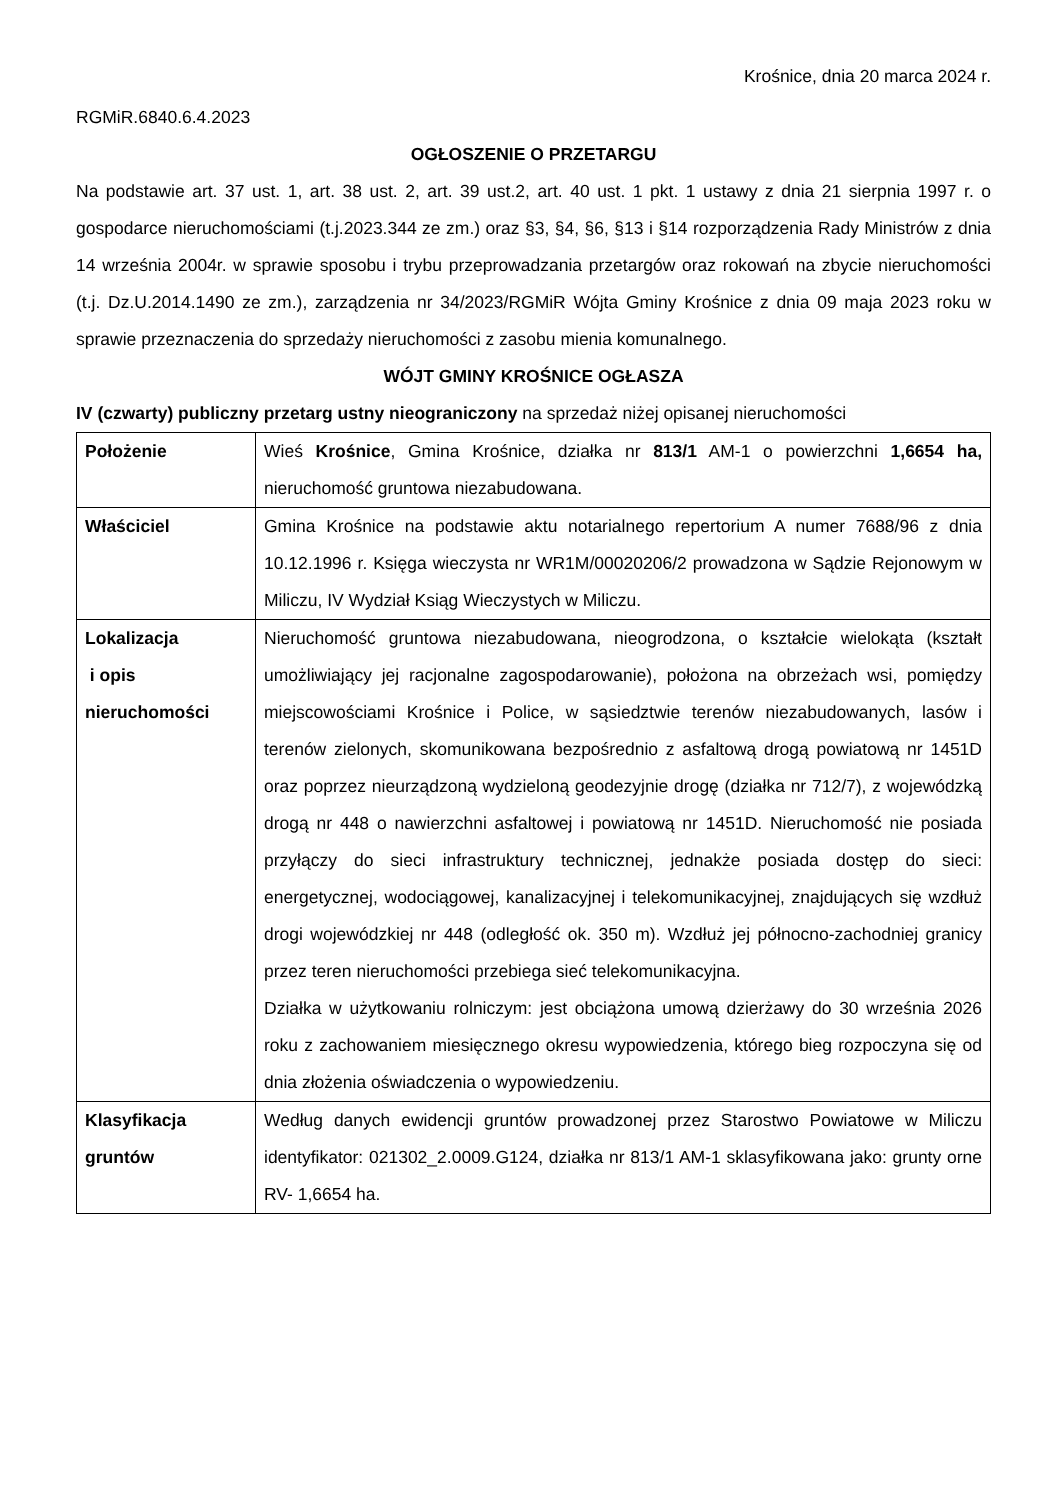Krośnice, dnia 20 marca 2024 r.
RGMiR.6840.6.4.2023
OGŁOSZENIE O PRZETARGU
Na podstawie art. 37 ust. 1, art. 38 ust. 2, art. 39 ust.2, art. 40 ust. 1 pkt. 1 ustawy z dnia 21 sierpnia 1997 r. o gospodarce nieruchomościami (t.j.2023.344 ze zm.) oraz §3, §4, §6, §13 i §14 rozporządzenia Rady Ministrów z dnia 14 września 2004r. w sprawie sposobu i trybu przeprowadzania przetargów oraz rokowań na zbycie nieruchomości (t.j. Dz.U.2014.1490 ze zm.), zarządzenia nr 34/2023/RGMiR Wójta Gminy Krośnice z dnia 09 maja 2023 roku w sprawie przeznaczenia do sprzedaży nieruchomości z zasobu mienia komunalnego.
WÓJT GMINY KROŚNICE OGŁASZA
IV (czwarty) publiczny przetarg ustny nieograniczony na sprzedaż niżej opisanej nieruchomości
| Położenie | Wieś Krośnice , Gmina Krośnice, działka nr 813/1 AM-1 o powierzchni 1,6654 ha, nieruchomość gruntowa niezabudowana. |
| Właściciel | Gmina Krośnice na podstawie aktu notarialnego repertorium A numer 7688/96 z dnia 10.12.1996 r. Księga wieczysta nr WR1M/00020206/2 prowadzona w Sądzie Rejonowym w Miliczu, IV Wydział Ksiąg Wieczystych w Miliczu. |
| Lokalizacja i opis nieruchomości | Nieruchomość gruntowa niezabudowana, nieogrodzona, o kształcie wielokąta (kształt umożliwiający jej racjonalne zagospodarowanie), położona na obrzeżach wsi, pomiędzy miejscowościami Krośnice i Police, w sąsiedztwie terenów niezabudowanych, lasów i terenów zielonych, skomunikowana bezpośrednio z asfaltową drogą powiatową nr 1451D oraz poprzez nieurządzoną wydzieloną geodezyjnie drogę (działka nr 712/7), z wojewódzką drogą nr 448 o nawierzchni asfaltowej i powiatową nr 1451D. Nieruchomość nie posiada przyłączy do sieci infrastruktury technicznej, jednakże posiada dostęp do sieci: energetycznej, wodociągowej, kanalizacyjnej i telekomunikacyjnej, znajdujących się wzdłuż drogi wojewódzkiej nr 448 (odległość ok. 350 m). Wzdłuż jej północno-zachodniej granicy przez teren nieruchomości przebiega sieć telekomunikacyjna. Działka w użytkowaniu rolniczym: jest obciążona umową dzierżawy do 30 września 2026 roku z zachowaniem miesięcznego okresu wypowiedzenia, którego bieg rozpoczyna się od dnia złożenia oświadczenia o wypowiedzeniu. |
| Klasyfikacja gruntów | Według danych ewidencji gruntów prowadzonej przez Starostwo Powiatowe w Miliczu identyfikator: 021302_2.0009.G124, działka nr 813/1 AM-1 sklasyfikowana jako: grunty orne RV- 1,6654 ha. |